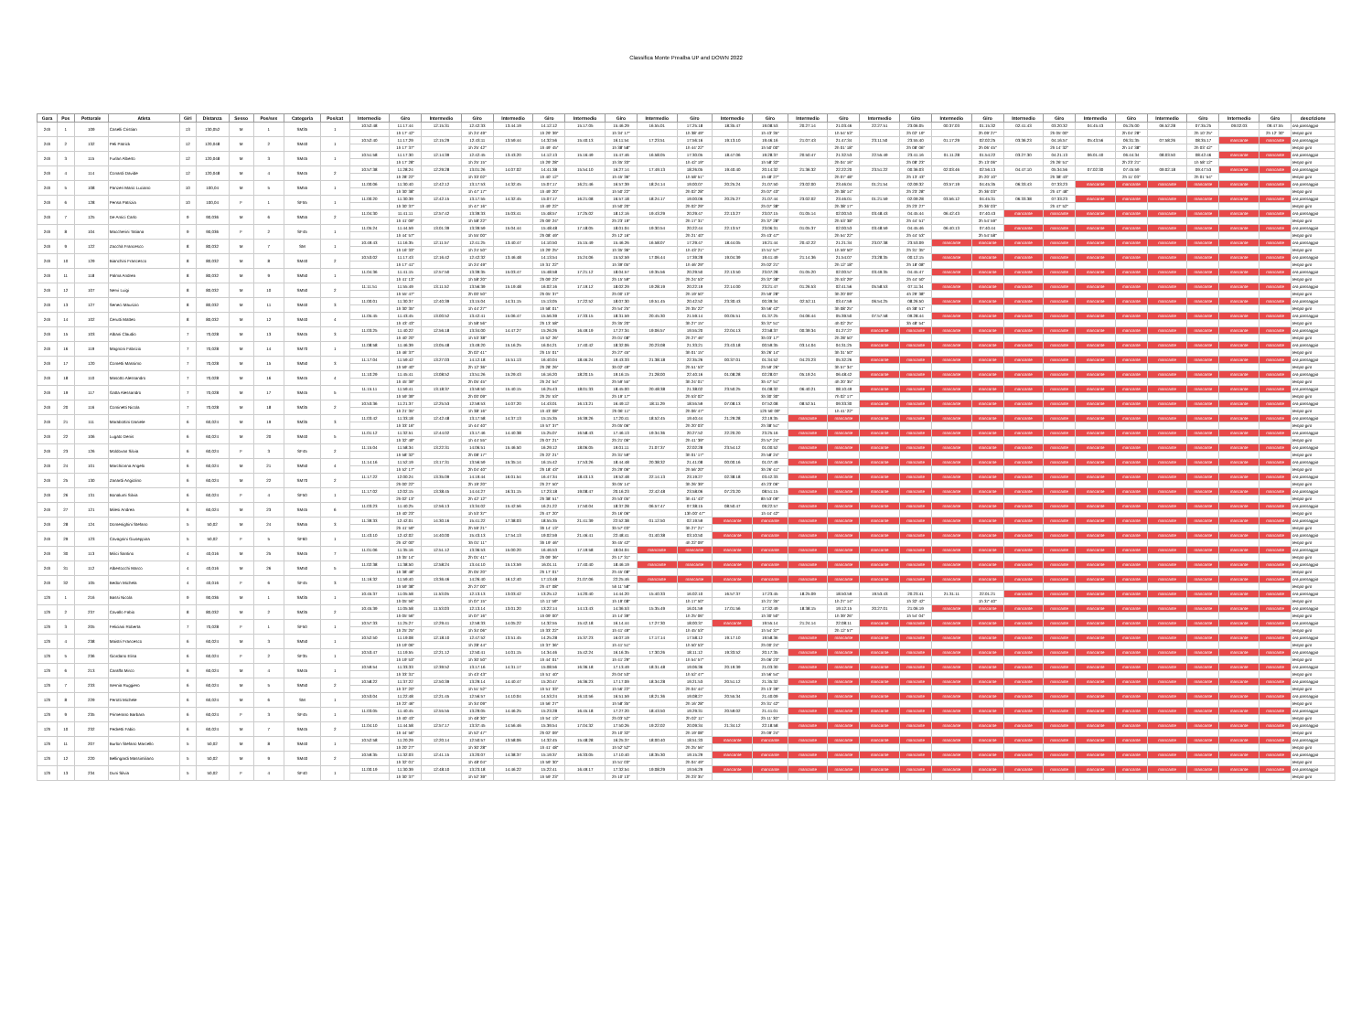Classifica Monte Prealba UP and DOWN 2022
| Gara | Pos | Pettorale | Atleta | Giri | Distanza | Sesso | Pos/sex | Categoria | Pos/cat | Intermedio | Giro | Intermedio | Giro | Intermedio | Giro | Intermedio | Giro | Intermedio | Giro | Intermedio | Giro | Intermedio | Giro | Intermedio | Giro | Intermedio | Giro | Intermedio | Giro | Intermedio | Giro | Intermedio | Giro | Intermedio | Giro | descrizione |
| --- | --- | --- | --- | --- | --- | --- | --- | --- | --- | --- | --- | --- | --- | --- | --- | --- | --- | --- | --- | --- | --- | --- | --- | --- | --- | --- | --- | --- | --- | --- | --- | --- | --- | --- | --- | --- |
| 24h | 1 | 109 | Caselli Cristian | 13 | 130,052 | M | 1 | SM35 | 1 | 10:52:48 | 11:17:44 | 12:15:31 | 12:42:33 | 13:44:19 | 14:12:12 | 15:17:05 | 15:46:29 | 16:55:01 | 17:25:18 | 18:35:47 | 19:08:53 | 20:27:14 | 21:03:46 | 22:27:51 | 23:06:05 | 00:37:03 | 01:15:32 | 02:41:43 | 03:20:32 | 04:45:43 | 05:25:00 | 06:52:28 | 07:35:25 | 09:02:03 | 09:47:55 | ora passaggio |
| | | | | | | | | | | | 1h 17' 42" | | 1h 24' 49" | | 1h 29' 39" | | 1h 34' 17" | | 1h 38' 49" | | 1h 43' 35" | | 1h 54' 53" | | 2h 02' 19" | | 2h 09' 27" | | 2h 05' 00" | | 2h 04' 28" | | 2h 10' 25" | | 2h 12' 30" | tempo giro |
| 24h | 2 | 132 | Peli Patrick | 12 | 120,048 | M | 2 | SM40 | 1 | 10:52:40 | 11:17:29 | 12:15:29 | 12:43:11 | 13:59:44 | 14:32:56 | 15:40:13 | 16:11:54 | 17:23:51 | 17:56:16 | 19:13:10 | 19:46:16 | 21:07:43 | 21:47:34 | 23:11:50 | 23:55:40 | 01:17:29 | 02:02:25 | 03:36:23 | 04:16:57 | 05:43:56 | 06:31:35 | 07:58:26 | 08:35:17 | mancante | mancante | ora passaggio |
| | | | | | | | | | | | 1h 17' 37" | | 1h 25' 42" | | 1h 49' 45" | | 1h 38' 58" | | 1h 44' 22" | | 1h 50' 00" | | 2h 01' 18" | | 2h 08' 06" | | 2h 06' 45" | | 2h 14' 32" | | 2h 14' 38" | | 2h 03' 42" | | | tempo giro |
| 24h | 3 | 115 | Furlan Alberto | 12 | 120,048 | M | 3 | SM45 | 1 | 10:51:58 | 11:17:30 | 12:14:39 | 12:42:45 | 13:43:20 | 14:12:13 | 15:16:49 | 15:47:46 | 16:58:05 | 17:30:05 | 18:47:06 | 19:28:37 | 20:50:47 | 21:32:53 | 22:55:49 | 23:41:16 | 01:11:28 | 01:54:22 | 03:27:30 | 04:21:13 | 06:01:40 | 06:44:34 | 08:03:50 | 08:42:46 | mancante | mancante | ora passaggio |
| | | | | | | | | | | | 1h 17' 28" | | 1h 25' 15" | | 1h 29' 28" | | 1h 35' 33" | | 1h 42' 19" | | 1h 58' 32" | | 2h 04' 16" | | 2h 08' 23" | | 2h 13' 06" | | 2h 26' 51" | | 2h 23' 21" | | 1h 58' 12" | | | tempo giro |
| 24h | 4 | 114 | Conardi Davide | 12 | 120,048 | M | 4 | SM45 | 2 | 10:57:38 | 11:28:24 | 12:29:28 | 13:01:26 | 14:07:02 | 14:41:38 | 15:54:10 | 16:27:14 | 17:49:13 | 18:26:05 | 19:40:40 | 20:14:32 | 21:36:32 | 22:22:20 | 23:51:22 | 00:36:03 | 02:03:46 | 02:56:13 | 04:47:10 | 05:34:56 | 07:02:30 | 07:45:59 | 09:02:18 | 09:47:53 | mancante | mancante | ora passaggio |
| | | | | | | | | | | | 1h 28' 22" | | 1h 33' 02" | | 1h 40' 12" | | 1h 45' 36" | | 1h 58' 51" | | 1h 48' 27" | | 2h 07' 48" | | 2h 13' 43" | | 2h 20' 10" | | 2h 38' 43" | | 2h 11' 03" | | 2h 01' 54" | | | tempo giro |
| 24h | 5 | 108 | Panzeri Mario Luciano | 10 | 100,04 | M | 5 | SM55 | 1 | 11:00:06 | 11:30:40 | 12:42:12 | 13:17:53 | 14:32:45 | 15:07:17 | 16:21:46 | 16:57:39 | 18:24:14 | 19:00:07 | 20:25:24 | 21:07:50 | 23:02:00 | 23:46:04 | 01:21:54 | 02:09:32 | 03:57:19 | 04:45:35 | 06:33:43 | 07:33:23 | mancante | mancante | mancante | mancante | mancante | mancante | ora passaggio |
| | | | | | | | | | | | 1h 30' 38" | | 1h 47' 17" | | 1h 49' 20" | | 1h 50' 22" | | 2h 02' 28" | | 2h 07' 43" | | 2h 38' 14" | | 2h 23' 28" | | 2h 36' 03" | | 2h 47' 48" | | | | | | | tempo giro |
| 24h | 6 | 128 | Pensa Patrizia | 10 | 100,04 | F | 1 | SF55 | 1 | 11:00:20 | 11:30:39 | 12:42:15 | 13:17:55 | 14:32:45 | 15:07:17 | 16:21:08 | 16:57:18 | 18:24:17 | 19:00:06 | 20:25:27 | 21:07:44 | 23:02:02 | 23:46:01 | 01:21:59 | 02:09:28 | 03:56:12 | 04:45:31 | 06:33:38 | 07:33:23 | mancante | mancante | mancante | mancante | mancante | mancante | ora passaggio |
| | | | | | | | | | | | 1h 30' 37" | | 1h 47' 16" | | 1h 49' 22" | | 1h 50' 20" | | 2h 02' 29" | | 2h 07' 38" | | 2h 38' 17" | | 2h 23' 27" | | 2h 36' 03" | | 2h 47' 52" | | | | | | | tempo giro |
| 24h | 7 | 125 | De Amici Carlo | 9 | 90,036 | M | 6 | SM55 | 2 | 11:04:30 | 11:41:11 | 12:57:42 | 13:39:33 | 15:03:41 | 15:48:57 | 17:25:02 | 18:12:16 | 19:43:29 | 20:29:47 | 22:13:27 | 23:07:15 | 01:05:14 | 02:00:53 | 03:48:43 | 04:45:44 | 06:42:43 | 07:40:43 | mancante | mancante | mancante | mancante | mancante | mancante | mancante | mancante | ora passaggio |
| | | | | | | | | | | | 1h 41' 09" | | 1h 58' 22" | | 2h 09' 24" | | 2h 23' 19" | | 2h 17' 31" | | 2h 37' 28" | | 2h 53' 38" | | 2h 44' 51" | | 2h 54' 59" | | | | | | | | | tempo giro |
| 24h | 8 | 104 | Maccherini Tatiana | 9 | 90,036 | F | 2 | SF45 | 1 | 11:05:24 | 11:44:59 | 13:01:39 | 13:39:59 | 15:04:44 | 15:48:48 | 17:18:05 | 18:01:04 | 19:30:54 | 20:22:44 | 22:13:57 | 23:06:31 | 01:05:37 | 02:00:53 | 03:48:59 | 04:45:46 | 06:40:13 | 07:40:44 | mancante | mancante | mancante | mancante | mancante | mancante | mancante | mancante | ora passaggio |
| | | | | | | | | | | | 1h 44' 57" | | 1h 55' 00" | | 2h 08' 49" | | 2h 12' 16" | | 2h 21' 40" | | 2h 43' 47" | | 2h 54' 22" | | 2h 44' 53" | | 2h 54' 58" | | | | | | | | | tempo giro |
| 24h | 9 | 122 | Zacchà Francesco | 8 | 80,032 | M | 7 | SM | 1 | 10:49:43 | 11:16:35 | 12:11:57 | 12:41:25 | 13:40:47 | 14:10:50 | 15:15:49 | 15:46:26 | 16:58:07 | 17:29:47 | 18:44:05 | 19:21:44 | 20:42:22 | 21:21:34 | 23:07:38 | 23:53:09 | mancante | mancante | mancante | mancante | mancante | mancante | mancante | mancante | mancante | mancante | ora passaggio |
| | | | | | | | | | | | 1h 16' 33" | | 1h 24' 50" | | 1h 29' 25" | | 1h 35' 36" | | 1h 43' 21" | | 1h 51' 57" | | 1h 59' 50" | | 2h 31' 35" | | | | | | | | | | | tempo giro |
| 24h | 10 | 129 | Bianchini Francesco | 8 | 80,032 | M | 8 | SM40 | 2 | 10:53:02 | 11:17:43 | 12:16:42 | 12:42:32 | 13:46:48 | 14:13:54 | 15:24:06 | 15:52:59 | 17:06:44 | 17:39:28 | 19:04:39 | 19:41:49 | 21:14:36 | 21:54:07 | 23:28:35 | 00:12:15 | mancante | mancante | mancante | mancante | mancante | mancante | mancante | mancante | mancante | mancante | ora passaggio |
| | | | | | | | | | | | 1h 17' 41" | | 1h 24' 49" | | 1h 31' 22" | | 1h 39' 05" | | 1h 46' 29" | | 2h 02' 21" | | 2h 12' 18" | | 2h 18' 08" | | | | | | | | | | | tempo giro |
| 24h | 11 | 118 | Palma Andrea | 8 | 80,032 | M | 9 | SM50 | 1 | 11:04:36 | 11:41:15 | 12:57:50 | 13:39:35 | 15:03:47 | 15:48:58 | 17:21:12 | 18:04:57 | 19:35:56 | 20:29:50 | 22:13:50 | 23:07:28 | 01:05:20 | 02:00:57 | 03:49:35 | 04:45:47 | mancante | mancante | mancante | mancante | mancante | mancante | mancante | mancante | mancante | mancante | ora passaggio |
| | | | | | | | | | | | 1h 41' 13" | | 1h 58' 20" | | 2h 09' 23" | | 2h 15' 59" | | 2h 24' 53" | | 2h 37' 38" | | 2h 53' 29" | | 2h 44' 50" | | | | | | | | | | | tempo giro |
| 24h | 12 | 107 | Nervi Luigi | 8 | 80,032 | M | 10 | SM50 | 2 | 11:11:51 | 11:55:49 | 13:11:52 | 13:56:39 | 15:19:48 | 16:02:16 | 17:19:12 | 18:02:29 | 19:28:19 | 20:22:19 | 22:14:00 | 23:21:47 | 01:26:53 | 02:41:56 | 05:58:53 | 07:11:34 | mancante | mancante | mancante | mancante | mancante | mancante | mancante | mancante | mancante | mancante | ora passaggio |
| | | | | | | | | | | | 1h 55' 47" | | 2h 00' 50" | | 2h 05' 37" | | 2h 00' 13" | | 2h 19' 50" | | 2h 59' 28" | | 3h 20' 09" | | 4h 29' 38" | | | | | | | | | | | tempo giro |
| 24h | 13 | 127 | Seneci Maurizio | 8 | 80,032 | M | 11 | SM40 | 3 | 11:00:01 | 11:30:37 | 12:40:39 | 13:15:04 | 14:31:15 | 15:13:05 | 17:22:52 | 18:07:30 | 19:51:45 | 20:42:52 | 23:30:43 | 00:39:34 | 02:52:11 | 03:47:59 | 06:54:25 | 08:26:50 | mancante | mancante | mancante | mancante | mancante | mancante | mancante | mancante | mancante | mancante | ora passaggio |
| | | | | | | | | | | | 1h 30' 35" | | 1h 44' 27" | | 1h 58' 01" | | 2h 54' 25" | | 2h 35' 22" | | 3h 56' 42" | | 3h 08' 25" | | 4h 38' 51" | | | | | | | | | | | tempo giro |
| 24h | 14 | 102 | Cerutti Matteo | 8 | 80,032 | M | 12 | SM40 | 4 | 11:05:45 | 11:43:45 | 13:00:52 | 13:42:41 | 15:06:47 | 15:56:39 | 17:33:15 | 18:31:59 | 20:45:30 | 21:59:14 | 00:05:51 | 01:37:25 | 04:06:44 | 05:39:50 | 07:57:58 | 09:28:44 | mancante | mancante | mancante | mancante | mancante | mancante | mancante | mancante | mancante | mancante | ora passaggio |
| | | | | | | | | | | | 1h 43' 43" | | 1h 58' 56" | | 2h 13' 58" | | 2h 35' 20" | | 3h 27' 15" | | 3h 37' 51" | | 4h 02' 25" | | 3h 48' 54" | | | | | | | | | | | tempo giro |
| 24h | 15 | 103 | Albani Claudio | 7 | 70,028 | M | 13 | SM45 | 3 | 11:03:25 | 11:40:22 | 12:56:18 | 13:34:00 | 14:47:27 | 15:26:26 | 16:49:19 | 17:27:34 | 19:06:57 | 19:55:20 | 22:04:13 | 22:58:37 | 00:39:34 | 01:27:27 | mancante | mancante | mancante | mancante | mancante | mancante | mancante | mancante | mancante | mancante | mancante | mancante | ora passaggio |
| | | | | | | | | | | | 1h 40' 20" | | 1h 53' 38" | | 1h 52' 26" | | 2h 01' 08" | | 2h 27' 46" | | 3h 03' 17" | | 2h 28' 50" | | | | | | | | | | | | | tempo giro |
| 24h | 16 | 119 | Magnoni Fabrizio | 7 | 70,028 | M | 14 | SM70 | 1 | 11:08:58 | 11:46:39 | 13:05:48 | 13:49:20 | 15:16:25 | 16:04:21 | 17:40:42 | 18:32:06 | 20:23:08 | 21:33:21 | 23:43:18 | 00:59:35 | 03:14:04 | 04:31:25 | mancante | mancante | mancante | mancante | mancante | mancante | mancante | mancante | mancante | mancante | mancante | mancante | ora passaggio |
| | | | | | | | | | | | 1h 46' 37" | | 2h 02' 41" | | 2h 15' 01" | | 2h 27' 45" | | 3h 01' 15" | | 3h 26' 14" | | 3h 31' 50" | | | | | | | | | | | | | tempo giro |
| 24h | 17 | 120 | Cometti Massimo | 7 | 70,028 | M | 15 | SM50 | 3 | 11:17:04 | 11:59:42 | 13:27:03 | 14:12:18 | 15:51:13 | 16:40:04 | 18:46:24 | 19:43:33 | 21:38:18 | 22:35:26 | 00:37:01 | 01:34:52 | 04:23:23 | 05:32:26 | mancante | mancante | mancante | mancante | mancante | mancante | mancante | mancante | mancante | mancante | mancante | mancante | ora passaggio |
| | | | | | | | | | | | 1h 59' 40" | | 2h 12' 36" | | 2h 28' 26" | | 3h 02' 49" | | 2h 51' 53" | | 2h 59' 26" | | 3h 57' 34" | | | | | | | | | | | | | tempo giro |
| 24h | 18 | 110 | Masotto Alessandro | 7 | 70,028 | M | 16 | SM45 | 4 | 11:10:29 | 11:45:41 | 13:08:52 | 13:51:26 | 15:29:43 | 16:16:20 | 18:20:15 | 19:16:15 | 21:28:00 | 22:40:16 | 01:08:28 | 02:28:07 | 05:19:24 | 06:48:42 | mancante | mancante | mancante | mancante | mancante | mancante | mancante | mancante | mancante | mancante | mancante | mancante | ora passaggio |
| | | | | | | | | | | | 1h 45' 39" | | 2h 05' 45" | | 2h 24' 54" | | 2h 59' 55" | | 3h 24' 01" | | 3h 47' 51" | | 4h 20' 35" | | | | | | | | | | | | | tempo giro |
| 24h | 19 | 117 | Gatta Alessandro | 7 | 70,028 | M | 17 | SM45 | 5 | 11:15:11 | 11:59:41 | 13:18:37 | 13:59:50 | 15:40:15 | 16:25:43 | 18:01:33 | 18:45:00 | 20:48:38 | 21:38:02 | 23:50:25 | 01:08:32 | 06:40:21 | 08:10:49 | mancante | mancante | mancante | mancante | mancante | mancante | mancante | mancante | mancante | mancante | mancante | mancante | ora passaggio |
| | | | | | | | | | | | 1h 59' 39" | | 2h 00' 09" | | 2h 25' 53" | | 2h 19' 17" | | 2h 53' 02" | | 3h 30' 30" | | 7h 02' 17" | | | | | | | | | | | | | tempo giro |
| 24h | 20 | 116 | Cominetti Nicola | 7 | 70,028 | M | 18 | SM35 | 2 | 10:53:36 | 11:21:37 | 12:25:53 | 12:59:53 | 14:07:20 | 14:43:01 | 16:13:21 | 16:49:12 | 18:11:29 | 18:55:59 | 07:08:13 | 07:52:08 | 08:52:51 | 09:33:30 | mancante | mancante | mancante | mancante | mancante | mancante | mancante | mancante | mancante | mancante | mancante | mancante | ora passaggio |
| | | | | | | | | | | | 1h 21' 35" | | 1h 38' 16" | | 1h 43' 08" | | 2h 06' 11" | | 2h 06' 47" | | 12h 56' 09" | | 1h 41' 22" | | | | | | | | | | | | | tempo giro |
| 24h | 21 | 111 | Marabottini Daniele | 6 | 60,024 | M | 19 | SM35 | 3 | 11:03:42 | 11:33:18 | 12:42:48 | 13:17:58 | 14:37:13 | 15:15:35 | 16:39:26 | 17:20:41 | 18:52:45 | 19:40:44 | 21:29:28 | 22:19:35 | mancante | mancante | mancante | mancante | mancante | mancante | mancante | mancante | mancante | mancante | mancante | mancante | mancante | mancante | ora passaggio |
| | | | | | | | | | | | 1h 33' 16" | | 1h 44' 40" | | 1h 57' 37" | | 2h 05' 06" | | 2h 20' 03" | | 2h 38' 51" | | | | | | | | | | | | | | | tempo giro |
| 24h | 22 | 106 | Lugato Denis | 6 | 60,024 | M | 20 | SM40 | 5 | 11:01:12 | 11:32:51 | 12:44:02 | 13:17:46 | 14:40:38 | 15:25:07 | 16:58:43 | 17:46:13 | 19:34:36 | 20:27:52 | 22:20:20 | 23:25:16 | mancante | mancante | mancante | mancante | mancante | mancante | mancante | mancante | mancante | mancante | mancante | mancante | mancante | mancante | ora passaggio |
| | | | | | | | | | | | 1h 32' 49" | | 1h 44' 55" | | 2h 07' 21" | | 2h 21' 06" | | 2h 41' 39" | | 2h 57' 24" | | | | | | | | | | | | | | | tempo giro |
| 24h | 23 | 126 | Moldovan Silvia | 6 | 60,024 | F | 3 | SF45 | 2 | 11:15:04 | 11:58:34 | 13:22:31 | 14:06:51 | 15:46:50 | 16:29:12 | 18:06:05 | 19:01:11 | 21:07:37 | 22:02:28 | 23:54:12 | 01:00:52 | mancante | mancante | mancante | mancante | mancante | mancante | mancante | mancante | mancante | mancante | mancante | mancante | mancante | mancante | ora passaggio |
| | | | | | | | | | | | 1h 58' 32" | | 2h 08' 17" | | 2h 22' 21" | | 2h 31' 59" | | 3h 01' 17" | | 2h 58' 24" | | | | | | | | | | | | | | | tempo giro |
| 24h | 24 | 101 | Marchionna Angelo | 6 | 60,024 | M | 21 | SM50 | 4 | 11:14:16 | 11:52:19 | 13:17:31 | 13:56:59 | 15:35:14 | 16:15:42 | 17:53:26 | 18:44:48 | 20:38:32 | 21:41:08 | 00:00:16 | 01:07:49 | mancante | mancante | mancante | mancante | mancante | mancante | mancante | mancante | mancante | mancante | mancante | mancante | mancante | mancante | ora passaggio |
| | | | | | | | | | | | 1h 52' 17" | | 2h 04' 40" | | 2h 18' 43" | | 2h 29' 06" | | 2h 56' 20" | | 3h 26' 41" | | | | | | | | | | | | | | | tempo giro |
| 24h | 25 | 130 | Zanardi Angiolino | 6 | 60,024 | M | 22 | SM70 | 2 | 11:17:22 | 12:00:24 | 13:35:09 | 14:19:44 | 16:01:54 | 16:47:34 | 18:43:13 | 19:52:48 | 22:14:13 | 23:19:27 | 02:38:18 | 03:42:33 | mancante | mancante | mancante | mancante | mancante | mancante | mancante | mancante | mancante | mancante | mancante | mancante | mancante | mancante | ora passaggio |
| | | | | | | | | | | | 2h 00' 22" | | 2h 19' 20" | | 2h 27' 50" | | 3h 05' 14" | | 3h 26' 39" | | 4h 23' 06" | | | | | | | | | | | | | | | tempo giro |
| 24h | 26 | 131 | Bonalumi Silvia | 6 | 60,024 | F | 4 | SF50 | 1 | 11:17:02 | 12:02:15 | 13:38:45 | 14:44:27 | 16:31:15 | 17:23:18 | 19:08:47 | 20:16:23 | 22:42:48 | 23:58:06 | 07:23:20 | 08:51:15 | mancante | mancante | mancante | mancante | mancante | mancante | mancante | mancante | mancante | mancante | mancante | mancante | mancante | mancante | ora passaggio |
| | | | | | | | | | | | 2h 02' 13" | | 2h 42' 12" | | 2h 38' 51" | | 2h 53' 05" | | 3h 41' 43" | | 8h 53' 09" | | | | | | | | | | | | | | | tempo giro |
| 24h | 27 | 121 | Milesi Andrea | 6 | 60,024 | M | 23 | SM45 | 6 | 11:03:23 | 11:40:25 | 12:56:13 | 13:34:02 | 15:42:56 | 16:21:22 | 17:50:04 | 18:37:28 | 06:57:47 | 07:38:15 | 08:50:47 | 09:22:57 | mancante | mancante | mancante | mancante | mancante | mancante | mancante | mancante | mancante | mancante | mancante | mancante | mancante | mancante | ora passaggio |
| | | | | | | | | | | | 1h 40' 23" | | 1h 53' 37" | | 2h 47' 20" | | 2h 16' 06" | | 13h 00' 47" | | 1h 44' 42" | | | | | | | | | | | | | | | tempo giro |
| 24h | 28 | 124 | Domenighini Stefano | 5 | 50,02 | M | 24 | SM55 | 3 | 11:39:33 | 12:42:01 | 14:30:16 | 15:41:22 | 17:38:03 | 18:55:35 | 21:41:39 | 22:52:38 | 01:12:50 | 02:19:59 | mancante | mancante | mancante | mancante | mancante | mancante | mancante | mancante | mancante | mancante | mancante | mancante | mancante | mancante | mancante | mancante | ora passaggio |
| | | | | | | | | | | | 2h 41' 59" | | 2h 59' 21" | | 3h 14' 13" | | 3h 57' 03" | | 3h 27' 21" | | | | | | | | | | | | | | | | | tempo giro |
| 24h | 29 | 123 | Cavagnini Giuseppina | 5 | 50,02 | F | 5 | SF60 | 1 | 11:43:10 | 12:42:02 | 14:40:00 | 15:43:13 | 17:54:13 | 19:02:59 | 21:46:41 | 22:48:41 | 01:40:38 | 03:10:50 | mancante | mancante | mancante | mancante | mancante | mancante | mancante | mancante | mancante | mancante | mancante | mancante | mancante | mancante | mancante | mancante | ora passaggio |
| | | | | | | | | | | | 2h 42' 00" | | 3h 01' 11" | | 3h 19' 46" | | 3h 45' 42" | | 4h 22' 09" | | | | | | | | | | | | | | | | | tempo giro |
| 24h | 30 | 113 | Milici Santino | 4 | 40,016 | M | 25 | SM45 | 7 | 11:01:06 | 11:35:16 | 12:51:12 | 13:36:53 | 15:00:20 | 16:46:53 | 17:19:58 | 18:04:04 | mancante | mancante | mancante | mancante | mancante | mancante | mancante | mancante | mancante | mancante | mancante | mancante | mancante | mancante | mancante | mancante | mancante | mancante | ora passaggio |
| | | | | | | | | | | | 1h 35' 14" | | 2h 01' 41" | | 2h 09' 36" | | 2h 17' 31" | | | | | | | | | | | | | | | | | | | tempo giro |
| 24h | 31 | 112 | Albertocchi Marco | 4 | 40,016 | M | 26 | SM50 | 5 | 11:02:38 | 11:38:50 | 12:58:24 | 13:44:10 | 15:13:59 | 16:01:11 | 17:40:40 | 18:46:19 | mancante | mancante | mancante | mancante | mancante | mancante | mancante | mancante | mancante | mancante | mancante | mancante | mancante | mancante | mancante | mancante | mancante | mancante | ora passaggio |
| | | | | | | | | | | | 1h 38' 48" | | 2h 05' 20" | | 2h 17' 01" | | 2h 45' 08" | | | | | | | | | | | | | | | | | | | tempo giro |
| 24h | 32 | 105 | Bedon Michela | 4 | 40,016 | F | 6 | SF45 | 3 | 11:16:32 | 11:59:40 | 13:36:46 | 14:26:40 | 16:12:40 | 17:13:48 | 21:07:06 | 22:25:46 | mancante | mancante | mancante | mancante | mancante | mancante | mancante | mancante | mancante | mancante | mancante | mancante | mancante | mancante | mancante | mancante | mancante | mancante | ora passaggio |
| | | | | | | | | | | | 1h 59' 38" | | 2h 27' 00" | | 2h 47' 08" | | 5h 11' 58" | | | | | | | | | | | | | | | | | | | tempo giro |
| 12h | 1 | 216 | Bassi Nicola | 9 | 90,036 | M | 1 | SM35 | 1 | 10:45:37 | 11:05:58 | 11:53:05 | 12:13:13 | 13:03:42 | 13:25:12 | 14:20:40 | 14:44:20 | 15:40:33 | 16:02:10 | 16:57:37 | 17:23:45 | 18:25:09 | 18:50:59 | 19:53:43 | 20:23:41 | 21:31:11 | 22:01:21 | mancante | mancante | mancante | mancante | mancante | mancante | mancante | mancante | ora passaggio |
| | | | | | | | | | | | 1h 05' 56" | | 1h 07' 15" | | 1h 11' 59" | | 1h 19' 08" | | 1h 17' 50" | | 1h 21' 35" | | 1h 27' 14" | | 1h 32' 42" | | 1h 37' 40" | | | | | | | | | tempo giro |
| 12h | 2 | 237 | Cavallo Fabio | 8 | 80,032 | M | 2 | SM35 | 2 | 10:45:39 | 11:05:58 | 11:53:03 | 12:13:14 | 13:01:20 | 13:22:14 | 14:13:43 | 14:36:53 | 15:35:49 | 16:01:59 | 17:01:56 | 17:32:49 | 18:38:15 | 19:12:15 | 20:27:01 | 21:06:19 | mancante | mancante | mancante | mancante | mancante | mancante | mancante | mancante | mancante | mancante | ora passaggio |
| | | | | | | | | | | | 1h 05' 56" | | 1h 07' 16" | | 1h 09' 00" | | 1h 14' 39" | | 1h 25' 06" | | 1h 30' 50" | | 1h 39' 26" | | 1h 54' 04" | | | | | | | | | | | tempo giro |
| 12h | 3 | 205 | Feliciani Roberta | 7 | 70,028 | F | 1 | SF50 | 1 | 10:57:33 | 11:25:27 | 12:29:41 | 12:59:33 | 14:05:22 | 14:32:55 | 15:42:18 | 16:14:44 | 17:27:30 | 18:00:37 | mancante | 19:55:14 | 21:24:14 | 22:08:11 | mancante | mancante | mancante | mancante | mancante | mancante | mancante | mancante | mancante | mancante | mancante | mancante | ora passaggio |
| | | | | | | | | | | | 1h 25' 25" | | 1h 34' 06" | | 1h 33' 22" | | 1h 41' 49" | | 1h 45' 53" | | 1h 54' 37" | | 2h 12' 57" | | | | | | | | | | | | | tempo giro |
| 12h | 4 | 238 | Maistri Francesco | 6 | 60,024 | M | 3 | SM50 | 1 | 10:52:50 | 11:19:08 | 12:18:10 | 12:47:52 | 13:51:45 | 14:25:28 | 15:37:23 | 16:07:19 | 17:17:14 | 17:58:12 | 19:17:10 | 19:58:36 | mancante | mancante | mancante | mancante | mancante | mancante | mancante | mancante | mancante | mancante | mancante | mancante | mancante | mancante | ora passaggio |
| | | | | | | | | | | | 1h 19' 06" | | 1h 28' 44" | | 1h 37' 36" | | 1h 41' 51" | | 1h 50' 53" | | 2h 00' 24" | | | | | | | | | | | | | | | tempo giro |
| 12h | 5 | 236 | Giordano Elisa | 6 | 60,024 | F | 2 | SF35 | 1 | 10:53:47 | 11:19:55 | 12:21:12 | 12:50:41 | 14:01:15 | 14:34:46 | 15:42:24 | 16:16:35 | 17:30:26 | 18:11:12 | 19:33:52 | 20:17:35 | mancante | mancante | mancante | mancante | mancante | mancante | mancante | mancante | mancante | mancante | mancante | mancante | mancante | mancante | ora passaggio |
| | | | | | | | | | | | 1h 19' 53" | | 1h 30' 50" | | 1h 44' 01" | | 1h 41' 29" | | 1h 54' 57" | | 2h 06' 23" | | | | | | | | | | | | | | | tempo giro |
| 12h | 6 | 213 | Caraffa Mirco | 6 | 60,024 | M | 4 | SM45 | 1 | 10:59:54 | 11:33:33 | 12:39:52 | 13:17:16 | 14:31:17 | 15:08:56 | 16:36:18 | 17:13:49 | 18:31:48 | 19:06:36 | 20:19:39 | 21:03:30 | mancante | mancante | mancante | mancante | mancante | mancante | mancante | mancante | mancante | mancante | mancante | mancante | mancante | mancante | ora passaggio |
| | | | | | | | | | | | 1h 33' 31" | | 1h 43' 43" | | 1h 51' 40" | | 2h 04' 53" | | 1h 52' 47" | | 1h 56' 54" | | | | | | | | | | | | | | | tempo giro |
| 12h | 7 | 233 | Isernia Ruggiero | 6 | 60,024 | M | 5 | SM50 | 2 | 10:58:22 | 11:37:22 | 12:50:39 | 13:29:14 | 14:40:47 | 15:20:47 | 16:36:23 | 17:17:09 | 18:34:28 | 19:21:53 | 20:51:12 | 21:35:32 | mancante | mancante | mancante | mancante | mancante | mancante | mancante | mancante | mancante | mancante | mancante | mancante | mancante | mancante | ora passaggio |
| | | | | | | | | | | | 1h 37' 20" | | 1h 51' 52" | | 1h 51' 33" | | 1h 56' 22" | | 2h 04' 44" | | 2h 13' 39" | | | | | | | | | | | | | | | tempo giro |
| 12h | 8 | 229 | Perotti Michele | 6 | 60,024 | M | 6 | SM | 1 | 10:53:04 | 11:22:48 | 12:21:45 | 12:56:57 | 14:10:04 | 14:53:24 | 16:10:56 | 16:51:59 | 18:21:36 | 19:08:27 | 20:55:34 | 21:40:09 | mancante | mancante | mancante | mancante | mancante | mancante | mancante | mancante | mancante | mancante | mancante | mancante | mancante | mancante | ora passaggio |
| | | | | | | | | | | | 1h 22' 46" | | 1h 34' 09" | | 1h 56' 27" | | 1h 58' 35" | | 2h 16' 28" | | 2h 31' 42" | | | | | | | | | | | | | | | tempo giro |
| 12h | 9 | 235 | Primerano Barbara | 6 | 60,024 | F | 3 | SF45 | 1 | 11:03:05 | 11:40:45 | 12:55:55 | 13:29:05 | 14:46:25 | 15:23:28 | 16:45:18 | 17:27:20 | 18:43:50 | 19:29:31 | 20:59:02 | 21:41:01 | mancante | mancante | mancante | mancante | mancante | mancante | mancante | mancante | mancante | mancante | mancante | mancante | mancante | mancante | ora passaggio |
| | | | | | | | | | | | 1h 40' 43" | | 1h 48' 30" | | 1h 54' 13" | | 2h 03' 52" | | 2h 02' 11" | | 2h 11' 30" | | | | | | | | | | | | | | | tempo giro |
| 12h | 10 | 232 | Pedretti Fabio | 6 | 60,024 | M | 7 | SM45 | 2 | 11:04:10 | 11:44:58 | 12:57:17 | 13:37:45 | 14:56:46 | 15:39:54 | 17:04:32 | 17:50:26 | 19:22:02 | 20:09:34 | 21:34:12 | 22:18:58 | mancante | mancante | mancante | mancante | mancante | mancante | mancante | mancante | mancante | mancante | mancante | mancante | mancante | mancante | ora passaggio |
| | | | | | | | | | | | 1h 44' 56" | | 1h 52' 47" | | 2h 02' 09" | | 2h 10' 32" | | 2h 19' 08" | | 2h 09' 24" | | | | | | | | | | | | | | | tempo giro |
| 12h | 11 | 207 | Burlon Stefano Marcello | 5 | 50,02 | M | 8 | SM40 | 1 | 10:52:58 | 11:20:29 | 12:20:14 | 12:50:57 | 13:58:06 | 14:32:45 | 15:48:28 | 16:25:37 | 18:00:40 | 18:51:33 | mancante | mancante | mancante | mancante | mancante | mancante | mancante | mancante | mancante | mancante | mancante | mancante | mancante | mancante | mancante | mancante | ora passaggio |
| | | | | | | | | | | | 1h 20' 27" | | 1h 30' 28" | | 1h 41' 48" | | 1h 52' 52" | | 2h 25' 56" | | | | | | | | | | | | | | | | | tempo giro |
| 12h | 12 | 220 | Bellingardi Massimiliano | 5 | 50,02 | M | 9 | SM40 | 2 | 10:59:35 | 11:32:03 | 12:41:15 | 13:20:07 | 14:38:37 | 15:19:37 | 16:33:05 | 17:10:40 | 18:35:30 | 19:15:29 | mancante | mancante | mancante | mancante | mancante | mancante | mancante | mancante | mancante | mancante | mancante | mancante | mancante | mancante | mancante | mancante | ora passaggio |
| | | | | | | | | | | | 1h 32' 01" | | 1h 48' 04" | | 1h 59' 30" | | 1h 51' 03" | | 2h 04' 49" | | | | | | | | | | | | | | | | | tempo giro |
| 12h | 13 | 234 | Duni Silvia | 5 | 50,02 | F | 4 | SF40 | 1 | 11:00:19 | 11:30:39 | 12:48:10 | 13:23:18 | 14:46:22 | 15:22:41 | 16:49:17 | 17:32:54 | 19:08:29 | 19:56:29 | mancante | mancante | mancante | mancante | mancante | mancante | mancante | mancante | mancante | mancante | mancante | mancante | mancante | mancante | mancante | mancante | ora passaggio |
| | | | | | | | | | | | 1h 30' 37" | | 1h 52' 39" | | 1h 59' 23" | | 2h 10' 13" | | 2h 23' 35" | | | | | | | | | | | | | | | | | tempo giro |